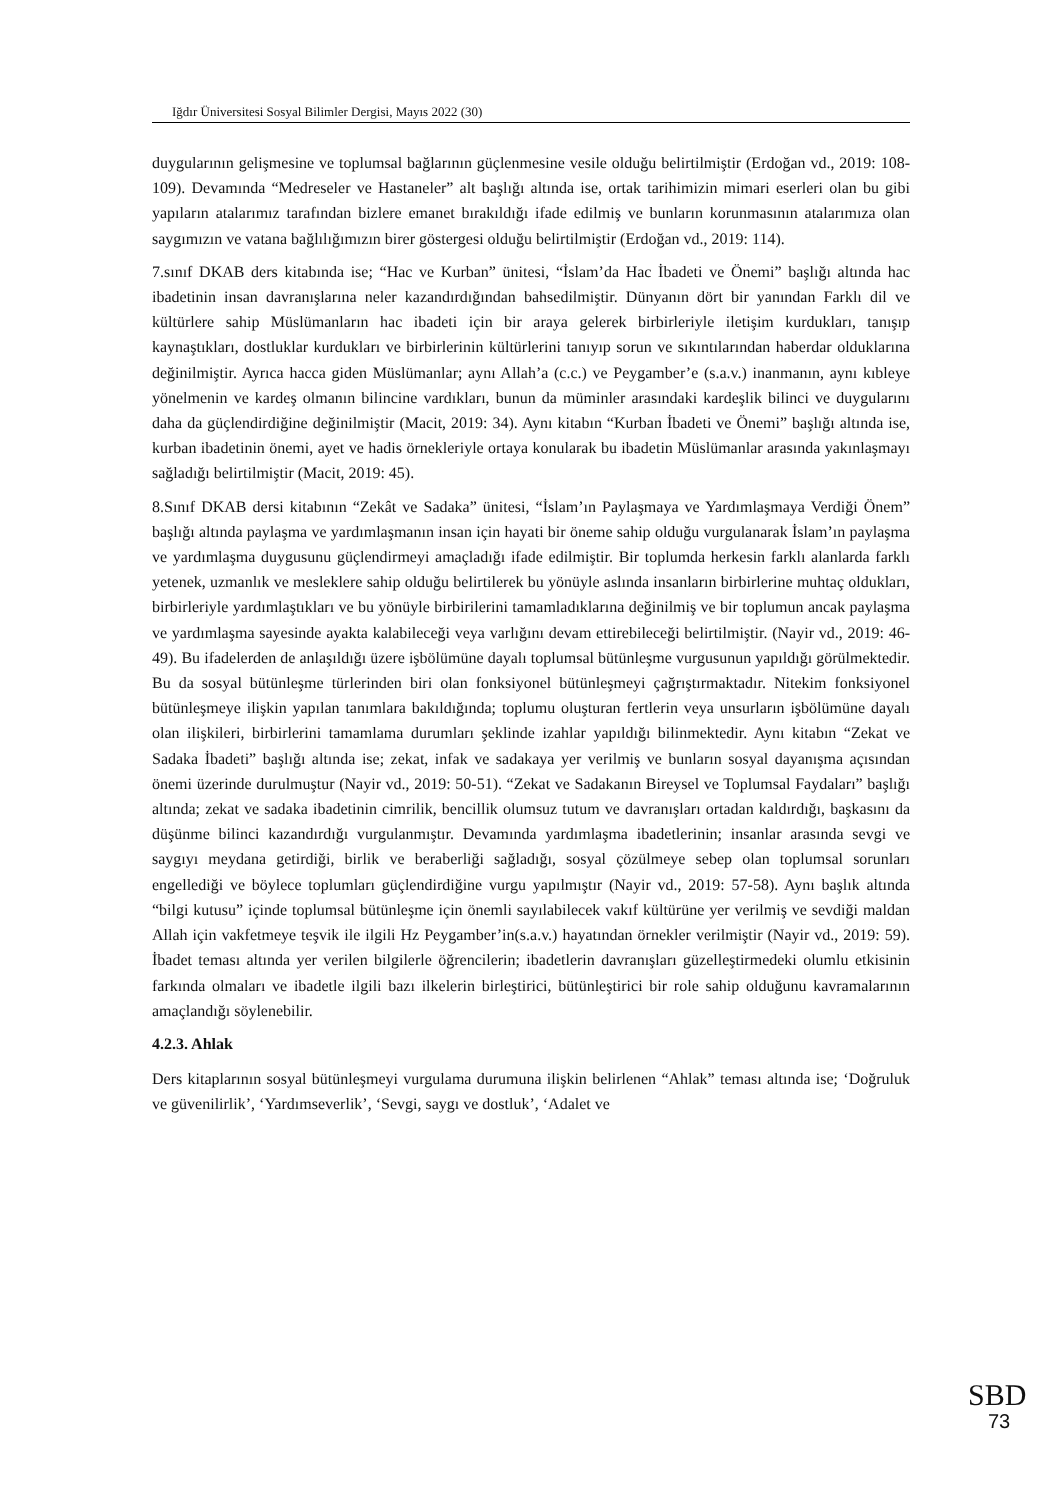Iğdır Üniversitesi Sosyal Bilimler Dergisi, Mayıs 2022 (30)
duygularının gelişmesine ve toplumsal bağlarının güçlenmesine vesile olduğu belirtilmiştir (Erdoğan vd., 2019: 108-109). Devamında “Medreseler ve Hastaneler” alt başlığı altında ise, ortak tarihimizin mimari eserleri olan bu gibi yapıların atalarımız tarafından bizlere emanet bırakıldığı ifade edilmiş ve bunların korunmasının atalarımıza olan saygımızın ve vatana bağlılığımızın birer göstergesi olduğu belirtilmiştir (Erdoğan vd., 2019: 114).
7.sınıf DKAB ders kitabında ise; “Hac ve Kurban” ünitesi, “İslam’da Hac İbadeti ve Önemi” başlığı altında hac ibadetinin insan davranışlarına neler kazandırdığından bahsedilmiştir. Dünyanın dört bir yanından Farklı dil ve kültürlere sahip Müslümanların hac ibadeti için bir araya gelerek birbirleriyle iletişim kurdukları, tanışıp kaynaştıkları, dostluklar kurdukları ve birbirlerinin kültürlerini tanıyıp sorun ve sıkıntılarından haberdar olduklarına değinilmiştir. Ayrıca hacca giden Müslümanlar; aynı Allah’a (c.c.) ve Peygamber’e (s.a.v.) inanmanın, aynı kıbleye yönelmenin ve kardeş olmanın bilincine vardıkları, bunun da müminler arasındaki kardeşlik bilinci ve duygularını daha da güçlendirdiğine değinilmiştir (Macit, 2019: 34). Aynı kitabın “Kurban İbadeti ve Önemi” başlığı altında ise, kurban ibadetinin önemi, ayet ve hadis örnekleriyle ortaya konularak bu ibadetin Müslümanlar arasında yakınlaşmayı sağladığı belirtilmiştir (Macit, 2019: 45).
8.Sınıf DKAB dersi kitabının “Zekât ve Sadaka” ünitesi, “İslam’ın Paylaşmaya ve Yardımlaşmaya Verdiği Önem” başlığı altında paylaşma ve yardımlaşmanın insan için hayati bir öneme sahip olduğu vurgulanarak İslam’ın paylaşma ve yardımlaşma duygusunu güçlendirmeyi amaçladığı ifade edilmiştir. Bir toplumda herkesin farklı alanlarda farklı yetenek, uzmanlık ve mesleklere sahip olduğu belirtilerek bu yönüyle aslında insanların birbirlerine muhtaç oldukları, birbirleriyle yardımlaştıkları ve bu yönüyle birbirilerini tamamladıklarına değinilmiş ve bir toplumun ancak paylaşma ve yardımlaşma sayesinde ayakta kalabileceği veya varlığını devam ettirebileceği belirtilmiştir. (Nayir vd., 2019: 46-49). Bu ifadelerden de anlaşıldığı üzere işbölümüne dayalı toplumsal bütünleşme vurgusunun yapıldığı görülmektedir. Bu da sosyal bütünleşme türlerinden biri olan fonksiyonel bütünleşmeyi çağrıştırmaktadır. Nitekim fonksiyonel bütünleşmeye ilişkin yapılan tanımlara bakıldığında; toplumu oluşturan fertlerin veya unsurların işbölümüne dayalı olan ilişkileri, birbirlerini tamamlama durumları şeklinde izahlar yapıldığı bilinmektedir. Aynı kitabın “Zekat ve Sadaka İbadeti” başlığı altında ise; zekat, infak ve sadakaya yer verilmiş ve bunların sosyal dayanışma açısından önemi üzerinde durulmuştur (Nayir vd., 2019: 50-51). “Zekat ve Sadakanın Bireysel ve Toplumsal Faydaları” başlığı altında; zekat ve sadaka ibadetinin cimrilik, bencillik olumsuz tutum ve davranışları ortadan kaldırdığı, başkasını da düşünme bilinci kazandırdığı vurgulanmıştır. Devamında yardımlaşma ibadetlerinin; insanlar arasında sevgi ve saygıyı meydana getirdiği, birlik ve beraberliği sağladığı, sosyal çözülmeye sebep olan toplumsal sorunları engellediği ve böylece toplumları güçlendirdiğine vurgu yapılmıştır (Nayir vd., 2019: 57-58). Aynı başlık altında “bilgi kutusu” içinde toplumsal bütünleşme için önemli sayılabilecek vakıf kültürüne yer verilmiş ve sevdiği maldan Allah için vakfetmeye teşvik ile ilgili Hz Peygamber’in(s.a.v.) hayatından örnekler verilmiştir (Nayir vd., 2019: 59). İbadet teması altında yer verilen bilgilerle öğrencilerin; ibadetlerin davranışları güzelleştirmedeki olumlu etkisinin farkında olmaları ve ibadetle ilgili bazı ilkelerin birleştirici, bütünleştirici bir role sahip olduğunu kavramalarının amaçlandığı söylenebilir.
4.2.3. Ahlak
Ders kitaplarının sosyal bütünleşmeyi vurgulama durumuna ilişkin belirlenen “Ahlak” teması altında ise; ‘Doğruluk ve güvenilirlik’, ‘Yardımseverlik’, ‘Sevgi, saygı ve dostluk’, ‘Adalet ve
SBD
73